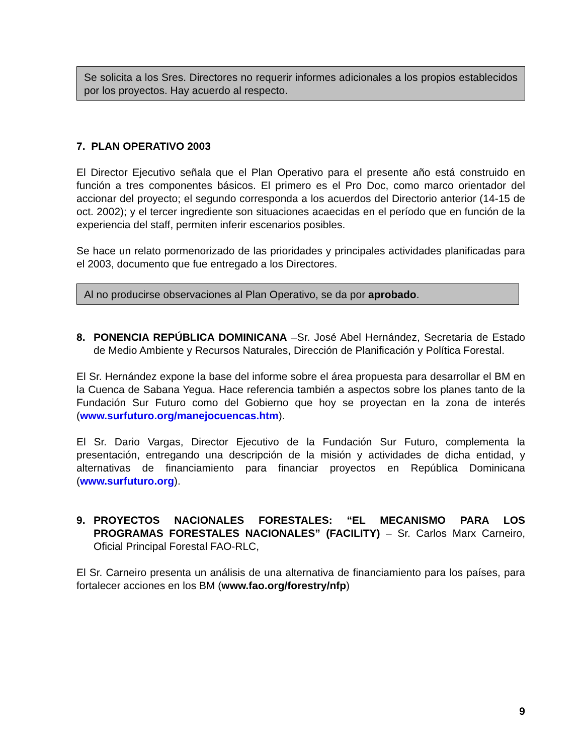Se solicita a los Sres. Directores no requerir informes adicionales a los propios establecidos por los proyectos. Hay acuerdo al respecto.
7. PLAN OPERATIVO 2003
El Director Ejecutivo señala que el Plan Operativo para el presente año está construido en función a tres componentes básicos. El primero es el Pro Doc, como marco orientador del accionar del proyecto; el segundo corresponda a los acuerdos del Directorio anterior (14-15 de oct. 2002); y el tercer ingrediente son situaciones acaecidas en el período que en función de la experiencia del staff, permiten inferir escenarios posibles.
Se hace un relato pormenorizado de las prioridades y principales actividades planificadas para el 2003, documento que fue entregado a los Directores.
Al no producirse observaciones al Plan Operativo, se da por aprobado.
8. PONENCIA REPÚBLICA DOMINICANA –Sr. José Abel Hernández, Secretaria de Estado de Medio Ambiente y Recursos Naturales, Dirección de Planificación y Política Forestal.
El Sr. Hernández expone la base del informe sobre el área propuesta para desarrollar el BM en la Cuenca de Sabana Yegua. Hace referencia también a aspectos sobre los planes tanto de la Fundación Sur Futuro como del Gobierno que hoy se proyectan en la zona de interés (www.surfuturo.org/manejocuencas.htm).
El Sr. Dario Vargas, Director Ejecutivo de la Fundación Sur Futuro, complementa la presentación, entregando una descripción de la misión y actividades de dicha entidad, y alternativas de financiamiento para financiar proyectos en República Dominicana (www.surfuturo.org).
9. PROYECTOS NACIONALES FORESTALES: “EL MECANISMO PARA LOS PROGRAMAS FORESTALES NACIONALES” (FACILITY) – Sr. Carlos Marx Carneiro, Oficial Principal Forestal FAO-RLC,
El Sr. Carneiro presenta un análisis de una alternativa de financiamiento para los países, para fortalecer acciones en los BM (www.fao.org/forestry/nfp)
9